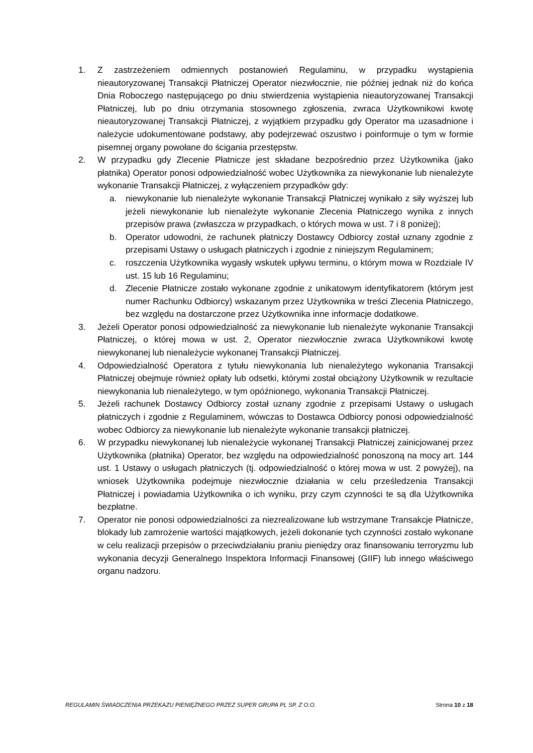1. Z zastrzeżeniem odmiennych postanowień Regulaminu, w przypadku wystąpienia nieautoryzowanej Transakcji Płatniczej Operator niezwłocznie, nie później jednak niż do końca Dnia Roboczego następującego po dniu stwierdzenia wystąpienia nieautoryzowanej Transakcji Płatniczej, lub po dniu otrzymania stosownego zgłoszenia, zwraca Użytkownikowi kwotę nieautoryzowanej Transakcji Płatniczej, z wyjątkiem przypadku gdy Operator ma uzasadnione i należycie udokumentowane podstawy, aby podejrzewać oszustwo i poinformuje o tym w formie pisemnej organy powołane do ścigania przestępstw.
2. W przypadku gdy Zlecenie Płatnicze jest składane bezpośrednio przez Użytkownika (jako płatnika) Operator ponosi odpowiedzialność wobec Użytkownika za niewykonanie lub nienależyte wykonanie Transakcji Płatniczej, z wyłączeniem przypadków gdy:
a. niewykonanie lub nienależyte wykonanie Transakcji Płatniczej wynikało z siły wyższej lub jeżeli niewykonanie lub nienależyte wykonanie Zlecenia Płatniczego wynika z innych przepisów prawa (zwłaszcza w przypadkach, o których mowa w ust. 7 i 8 poniżej);
b. Operator udowodni, że rachunek płatniczy Dostawcy Odbiorcy został uznany zgodnie z przepisami Ustawy o usługach płatniczych i zgodnie z niniejszym Regulaminem;
c. roszczenia Użytkownika wygasły wskutek upływu terminu, o którym mowa w Rozdziale IV ust. 15 lub 16 Regulaminu;
d. Zlecenie Płatnicze zostało wykonane zgodnie z unikatowym identyfikatorem (którym jest numer Rachunku Odbiorcy) wskazanym przez Użytkownika w treści Zlecenia Płatniczego, bez względu na dostarczone przez Użytkownika inne informacje dodatkowe.
3. Jeżeli Operator ponosi odpowiedzialność za niewykonanie lub nienależyte wykonanie Transakcji Płatniczej, o której mowa w ust. 2, Operator niezwłocznie zwraca Użytkownikowi kwotę niewykonanej lub nienależycie wykonanej Transakcji Płatniczej.
4. Odpowiedzialność Operatora z tytułu niewykonania lub nienależytego wykonania Transakcji Płatniczej obejmuje również opłaty lub odsetki, którymi został obciążony Użytkownik w rezultacie niewykonania lub nienależytego, w tym opóźnionego, wykonania Transakcji Płatniczej.
5. Jeżeli rachunek Dostawcy Odbiorcy został uznany zgodnie z przepisami Ustawy o usługach płatniczych i zgodnie z Regulaminem, wówczas to Dostawca Odbiorcy ponosi odpowiedzialność wobec Odbiorcy za niewykonanie lub nienależyte wykonanie transakcji płatniczej.
6. W przypadku niewykonanej lub nienależycie wykonanej Transakcji Płatniczej zainicjowanej przez Użytkownika (płatnika) Operator, bez względu na odpowiedzialność ponoszoną na mocy art. 144 ust. 1 Ustawy o usługach płatniczych (tj. odpowiedzialność o której mowa w ust. 2 powyżej), na wniosek Użytkownika podejmuje niezwłocznie działania w celu prześledzenia Transakcji Płatniczej i powiadamia Użytkownika o ich wyniku, przy czym czynności te są dla Użytkownika bezpłatne.
7. Operator nie ponosi odpowiedzialności za niezrealizowane lub wstrzymane Transakcje Płatnicze, blokady lub zamrożenie wartości majątkowych, jeżeli dokonanie tych czynności zostało wykonane w celu realizacji przepisów o przeciwdziałaniu praniu pieniędzy oraz finansowaniu terroryzmu lub wykonania decyzji Generalnego Inspektora Informacji Finansowej (GIIF) lub innego właściwego organu nadzoru.
REGULAMIN ŚWIADCZENIA PRZEKAZU PIENIĘŻNEGO PRZEZ SUPER GRUPA PL SP. Z O.O. Strona 10 z 18